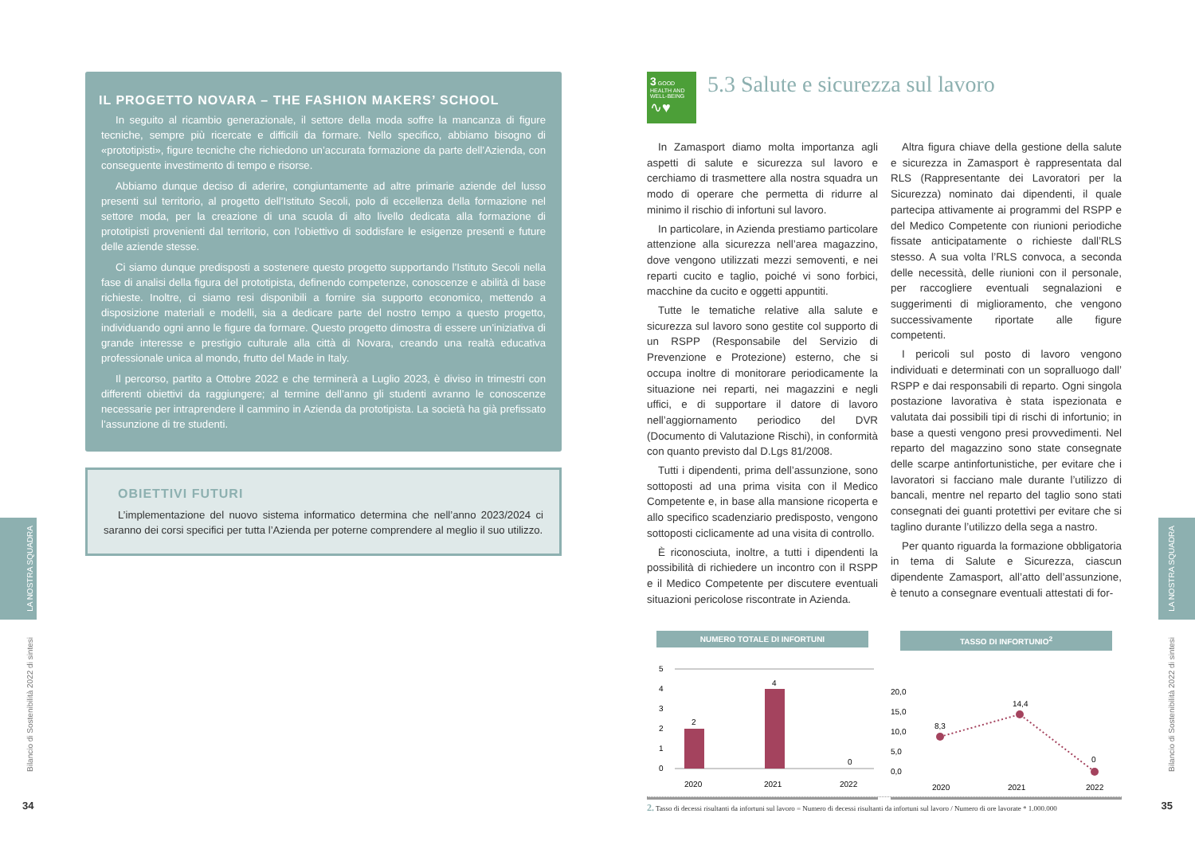IL PROGETTO NOVARA – THE FASHION MAKERS’ SCHOOL
In seguito al ricambio generazionale, il settore della moda soffre la mancanza di figure tecniche, sempre più ricercate e difficili da formare. Nello specifico, abbiamo bisogno di «prototipisti», figure tecniche che richiedono un’accurata formazione da parte dell’Azienda, con conseguente investimento di tempo e risorse.
Abbiamo dunque deciso di aderire, congiuntamente ad altre primarie aziende del lusso presenti sul territorio, al progetto dell’Istituto Secoli, polo di eccellenza della formazione nel settore moda, per la creazione di una scuola di alto livello dedicata alla formazione di prototipisti provenienti dal territorio, con l’obiettivo di soddisfare le esigenze presenti e future delle aziende stesse.
Ci siamo dunque predisposti a sostenere questo progetto supportando l’Istituto Secoli nella fase di analisi della figura del prototipista, definendo competenze, conoscenze e abilità di base richieste. Inoltre, ci siamo resi disponibili a fornire sia supporto economico, mettendo a disposizione materiali e modelli, sia a dedicare parte del nostro tempo a questo progetto, individuando ogni anno le figure da formare. Questo progetto dimostra di essere un’iniziativa di grande interesse e prestigio culturale alla città di Novara, creando una realtà educativa professionale unica al mondo, frutto del Made in Italy.
Il percorso, partito a Ottobre 2022 e che terminerà a Luglio 2023, è diviso in trimestri con differenti obiettivi da raggiungere; al termine dell’anno gli studenti avranno le conoscenze necessarie per intraprendere il cammino in Azienda da prototipista. La società ha già prefissato l’assunzione di tre studenti.
OBIETTIVI FUTURI
L’implementazione del nuovo sistema informatico determina che nell’anno 2023/2024 ci saranno dei corsi specifici per tutta l’Azienda per poterne comprendere al meglio il suo utilizzo.
3 GOOD HEALTH AND WELL-BEING
∿♥
5.3 Salute e sicurezza sul lavoro
In Zamasport diamo molta importanza agli aspetti di salute e sicurezza sul lavoro e cerchiamo di trasmettere alla nostra squadra un modo di operare che permetta di ridurre al minimo il rischio di infortuni sul lavoro.
In particolare, in Azienda prestiamo particolare attenzione alla sicurezza nell’area magazzino, dove vengono utilizzati mezzi semoventi, e nei reparti cucito e taglio, poiché vi sono forbici, macchine da cucito e oggetti appuntiti.
Tutte le tematiche relative alla salute e sicurezza sul lavoro sono gestite col supporto di un RSPP (Responsabile del Servizio di Prevenzione e Protezione) esterno, che si occupa inoltre di monitorare periodicamente la situazione nei reparti, nei magazzini e negli uffici, e di supportare il datore di lavoro nell’aggiornamento periodico del DVR (Documento di Valutazione Rischi), in conformità con quanto previsto dal D.Lgs 81/2008.
Tutti i dipendenti, prima dell’assunzione, sono sottoposti ad una prima visita con il Medico Competente e, in base alla mansione ricoperta e allo specifico scadenziario predisposto, vengono sottoposti ciclicamente ad una visita di controllo.
È riconosciuta, inoltre, a tutti i dipendenti la possibilità di richiedere un incontro con il RSPP e il Medico Competente per discutere eventuali situazioni pericolose riscontrate in Azienda.
Altra figura chiave della gestione della salute e sicurezza in Zamasport è rappresentata dal RLS (Rappresentante dei Lavoratori per la Sicurezza) nominato dai dipendenti, il quale partecipa attivamente ai programmi del RSPP e del Medico Competente con riunioni periodiche fissate anticipatamente o richieste dall’RLS stesso. A sua volta l’RLS convoca, a seconda delle necessità, delle riunioni con il personale, per raccogliere eventuali segnalazioni e suggerimenti di miglioramento, che vengono successivamente riportate alle figure competenti.
I pericoli sul posto di lavoro vengono individuati e determinati con un sopralluogo dall’ RSPP e dai responsabili di reparto. Ogni singola postazione lavorativa è stata ispezionata e valutata dai possibili tipi di rischi di infortunio; in base a questi vengono presi provvedimenti. Nel reparto del magazzino sono state consegnate delle scarpe antinfortunistiche, per evitare che i lavoratori si facciano male durante l’utilizzo di bancali, mentre nel reparto del taglio sono stati consegnati dei guanti protettivi per evitare che si taglino durante l’utilizzo della sega a nastro.
Per quanto riguarda la formazione obbligatoria in tema di Salute e Sicurezza, ciascun dipendente Zamasport, all’atto dell’assunzione, è tenuto a consegnare eventuali attestati di for-
NUMERO TOTALE DI INFORTUNI
5
4
3
2
1
0
2
4
0
2020
2021
2022
TASSO DI INFORTUNIO<sup>2</sup>
20,0
15,0
10,0
5,0
0,0
8,3
14,4
0
2020
2021
2022
2. Tasso di decessi risultanti da infortuni sul lavoro = Numero di decessi risultanti da infortuni sul lavoro / Numero di ore lavorate * 1.000.000
LA NOSTRA SQUADRA
Bilancio di Sostenibilità 2022 di sintesi
LA NOSTRA SQUADRA
Bilancio di Sostenibilità 2022 di sintesi
34 35